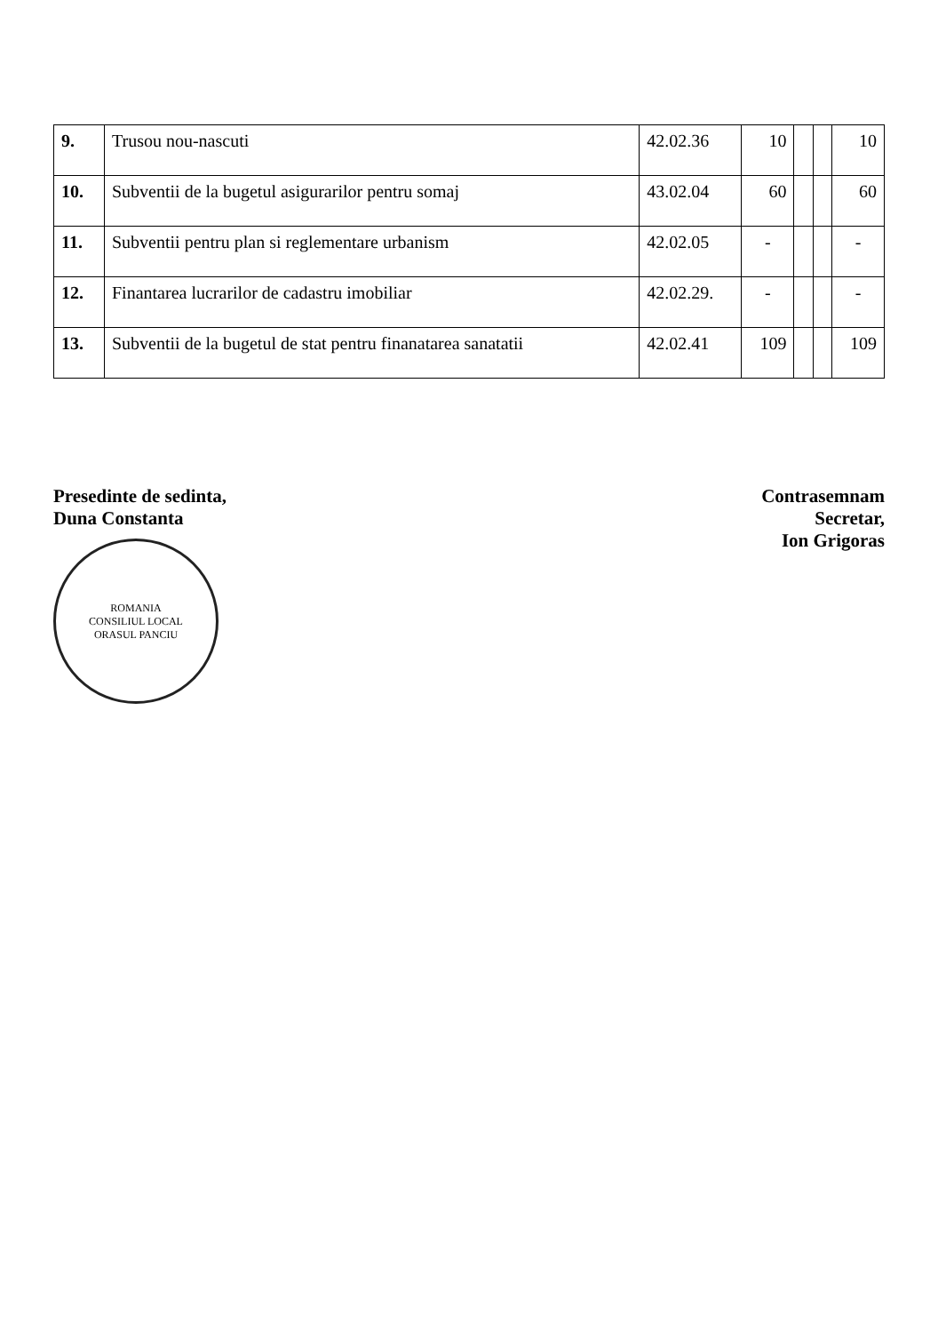| 9. | Trusou nou-nascuti | 42.02.36 | 10 | | | 10 |
| 10. | Subventii de la bugetul asigurarilor pentru somaj | 43.02.04 | 60 | | | 60 |
| 11. | Subventii pentru plan si reglementare urbanism | 42.02.05 | - | | | - |
| 12. | Finantarea lucrarilor de cadastru imobiliar | 42.02.29. | - | | | - |
| 13. | Subventii de la bugetul de stat pentru finanatarea sanatatii | 42.02.41 | 109 | | | 109 |
Presedinte de sedinta,
Duna Constanta
ROMANIA
CONSILIUL LOCAL
ORASUL PANCIU
Contrasemnam
Secretar,
Ion Grigoras